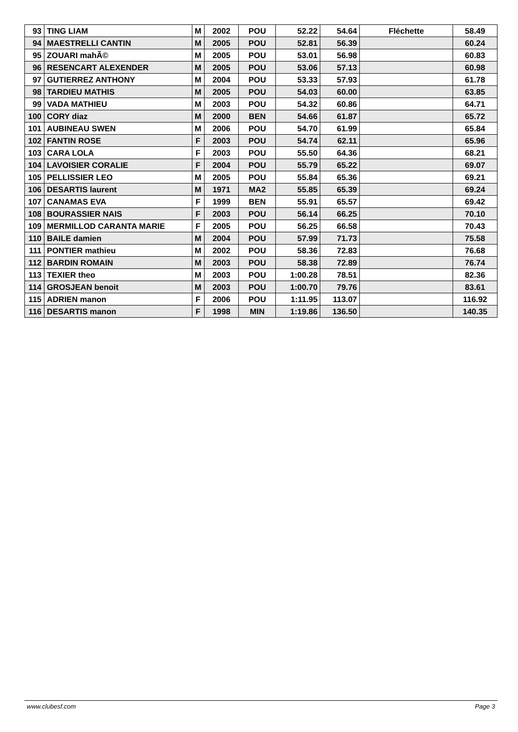| 93 | TING LIAM | M | 2002 | POU | 52.22 | 54.64 | Fléchette | 58.49 |
| 94 | MAESTRELLI CANTIN | M | 2005 | POU | 52.81 | 56.39 | | 60.24 |
| 95 | ZOUARI mahÃ© | M | 2005 | POU | 53.01 | 56.98 | | 60.83 |
| 96 | RESENCART ALEXENDER | M | 2005 | POU | 53.06 | 57.13 | | 60.98 |
| 97 | GUTIERREZ ANTHONY | M | 2004 | POU | 53.33 | 57.93 | | 61.78 |
| 98 | TARDIEU MATHIS | M | 2005 | POU | 54.03 | 60.00 | | 63.85 |
| 99 | VADA MATHIEU | M | 2003 | POU | 54.32 | 60.86 | | 64.71 |
| 100 | CORY diaz | M | 2000 | BEN | 54.66 | 61.87 | | 65.72 |
| 101 | AUBINEAU SWEN | M | 2006 | POU | 54.70 | 61.99 | | 65.84 |
| 102 | FANTIN ROSE | F | 2003 | POU | 54.74 | 62.11 | | 65.96 |
| 103 | CARA LOLA | F | 2003 | POU | 55.50 | 64.36 | | 68.21 |
| 104 | LAVOISIER CORALIE | F | 2004 | POU | 55.79 | 65.22 | | 69.07 |
| 105 | PELLISSIER LEO | M | 2005 | POU | 55.84 | 65.36 | | 69.21 |
| 106 | DESARTIS laurent | M | 1971 | MA2 | 55.85 | 65.39 | | 69.24 |
| 107 | CANAMAS EVA | F | 1999 | BEN | 55.91 | 65.57 | | 69.42 |
| 108 | BOURASSIER NAIS | F | 2003 | POU | 56.14 | 66.25 | | 70.10 |
| 109 | MERMILLOD CARANTA MARIE | F | 2005 | POU | 56.25 | 66.58 | | 70.43 |
| 110 | BAILE damien | M | 2004 | POU | 57.99 | 71.73 | | 75.58 |
| 111 | PONTIER mathieu | M | 2002 | POU | 58.36 | 72.83 | | 76.68 |
| 112 | BARDIN ROMAIN | M | 2003 | POU | 58.38 | 72.89 | | 76.74 |
| 113 | TEXIER theo | M | 2003 | POU | 1:00.28 | 78.51 | | 82.36 |
| 114 | GROSJEAN benoit | M | 2003 | POU | 1:00.70 | 79.76 | | 83.61 |
| 115 | ADRIEN manon | F | 2006 | POU | 1:11.95 | 113.07 | | 116.92 |
| 116 | DESARTIS manon | F | 1998 | MIN | 1:19.86 | 136.50 | | 140.35 |
www.clubesf.com Page 3